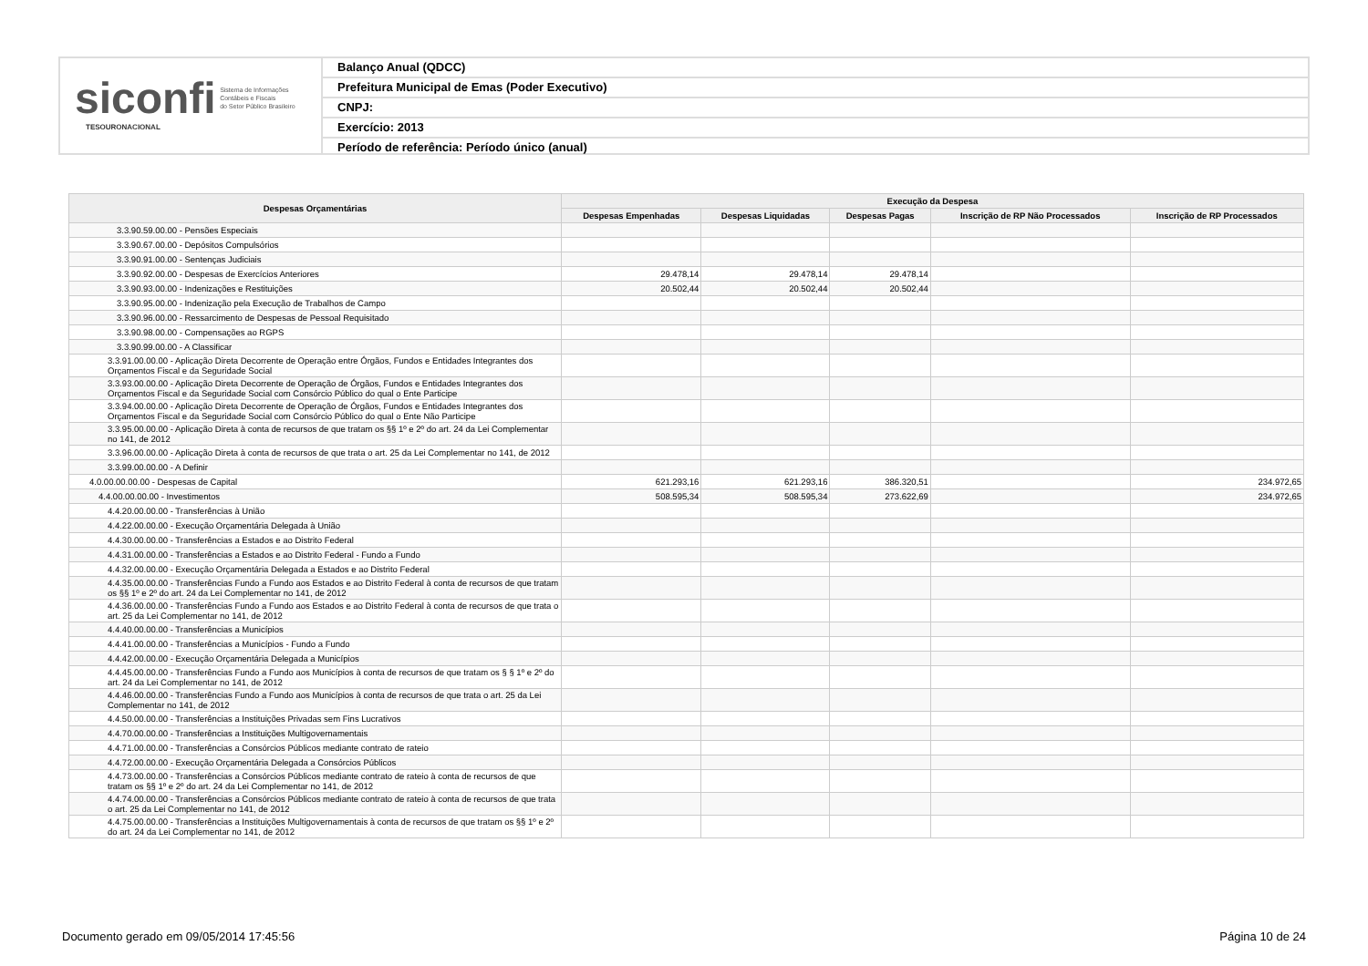siconfi Sistema de Informações
Contábeis e Fiscais
do Setor Público Brasileiro
TESOURONACIONAL
Balanço Anual (QDCC)
Prefeitura Municipal de Emas (Poder Executivo)
CNPJ:
Exercício: 2013
Período de referência: Período único (anual)
| Despesas Orçamentárias | Execução da Despesa | | | | |
| --- | --- | --- | --- | --- | --- |
| | Despesas Empenhadas | Despesas Liquidadas | Despesas Pagas | Inscrição de RP Não Processados | Inscrição de RP Processados |
| 3.3.90.59.00.00 - Pensões Especiais | | | | | |
| 3.3.90.67.00.00 - Depósitos Compulsórios | | | | | |
| 3.3.90.91.00.00 - Sentenças Judiciais | | | | | |
| 3.3.90.92.00.00 - Despesas de Exercícios Anteriores | 29.478,14 | 29.478,14 | 29.478,14 | | |
| 3.3.90.93.00.00 - Indenizações e Restituições | 20.502,44 | 20.502,44 | 20.502,44 | | |
| 3.3.90.95.00.00 - Indenização pela Execução de Trabalhos de Campo | | | | | |
| 3.3.90.96.00.00 - Ressarcimento de Despesas de Pessoal Requisitado | | | | | |
| 3.3.90.98.00.00 - Compensações ao RGPS | | | | | |
| 3.3.90.99.00.00 - A Classificar | | | | | |
| 3.3.91.00.00.00 - Aplicação Direta Decorrente de Operação entre Órgãos, Fundos e Entidades Integrantes dos Orçamentos Fiscal e da Seguridade Social | | | | | |
| 3.3.93.00.00.00 - Aplicação Direta Decorrente de Operação de Órgãos, Fundos e Entidades Integrantes dos Orçamentos Fiscal e da Seguridade Social com Consórcio Público do qual o Ente Participe | | | | | |
| 3.3.94.00.00.00 - Aplicação Direta Decorrente de Operação de Órgãos, Fundos e Entidades Integrantes dos Orçamentos Fiscal e da Seguridade Social com Consórcio Público do qual o Ente Não Participe | | | | | |
| 3.3.95.00.00.00 - Aplicação Direta à conta de recursos de que tratam os §§ 1º e 2º do art. 24 da Lei Complementar no 141, de 2012 | | | | | |
| 3.3.96.00.00.00 - Aplicação Direta à conta de recursos de que trata o art. 25 da Lei Complementar no 141, de 2012 | | | | | |
| 3.3.99.00.00.00 - A Definir | | | | | |
| 4.0.00.00.00.00 - Despesas de Capital | 621.293,16 | 621.293,16 | 386.320,51 | | 234.972,65 |
| 4.4.00.00.00.00 - Investimentos | 508.595,34 | 508.595,34 | 273.622,69 | | 234.972,65 |
| 4.4.20.00.00.00 - Transferências à União | | | | | |
| 4.4.22.00.00.00 - Execução Orçamentária Delegada à União | | | | | |
| 4.4.30.00.00.00 - Transferências a Estados e ao Distrito Federal | | | | | |
| 4.4.31.00.00.00 - Transferências a Estados e ao Distrito Federal - Fundo a Fundo | | | | | |
| 4.4.32.00.00.00 - Execução Orçamentária Delegada a Estados e ao Distrito Federal | | | | | |
| 4.4.35.00.00.00 - Transferências Fundo a Fundo aos Estados e ao Distrito Federal à conta de recursos de que tratam os §§ 1º e 2º do art. 24 da Lei Complementar no 141, de 2012 | | | | | |
| 4.4.36.00.00.00 - Transferências Fundo a Fundo aos Estados e ao Distrito Federal à conta de recursos de que trata o art. 25 da Lei Complementar no 141, de 2012 | | | | | |
| 4.4.40.00.00.00 - Transferências a Municípios | | | | | |
| 4.4.41.00.00.00 - Transferências a Municípios - Fundo a Fundo | | | | | |
| 4.4.42.00.00.00 - Execução Orçamentária Delegada a Municípios | | | | | |
| 4.4.45.00.00.00 - Transferências Fundo a Fundo aos Municípios à conta de recursos de que tratam os § § 1º e 2º do art. 24 da Lei Complementar no 141, de 2012 | | | | | |
| 4.4.46.00.00.00 - Transferências Fundo a Fundo aos Municípios à conta de recursos de que trata o art. 25 da Lei Complementar no 141, de 2012 | | | | | |
| 4.4.50.00.00.00 - Transferências a Instituições Privadas sem Fins Lucrativos | | | | | |
| 4.4.70.00.00.00 - Transferências a Instituições Multigovernamentais | | | | | |
| 4.4.71.00.00.00 - Transferências a Consórcios Públicos mediante contrato de rateio | | | | | |
| 4.4.72.00.00.00 - Execução Orçamentária Delegada a Consórcios Públicos | | | | | |
| 4.4.73.00.00.00 - Transferências a Consórcios Públicos mediante contrato de rateio à conta de recursos de que tratam os §§ 1º e 2º do art. 24 da Lei Complementar no 141, de 2012 | | | | | |
| 4.4.74.00.00.00 - Transferências a Consórcios Públicos mediante contrato de rateio à conta de recursos de que trata o art. 25 da Lei Complementar no 141, de 2012 | | | | | |
| 4.4.75.00.00.00 - Transferências a Instituições Multigovernamentais à conta de recursos de que tratam os §§ 1º e 2º do art. 24 da Lei Complementar no 141, de 2012 | | | | | |
Documento gerado em 09/05/2014 17:45:56 Página 10 de 24